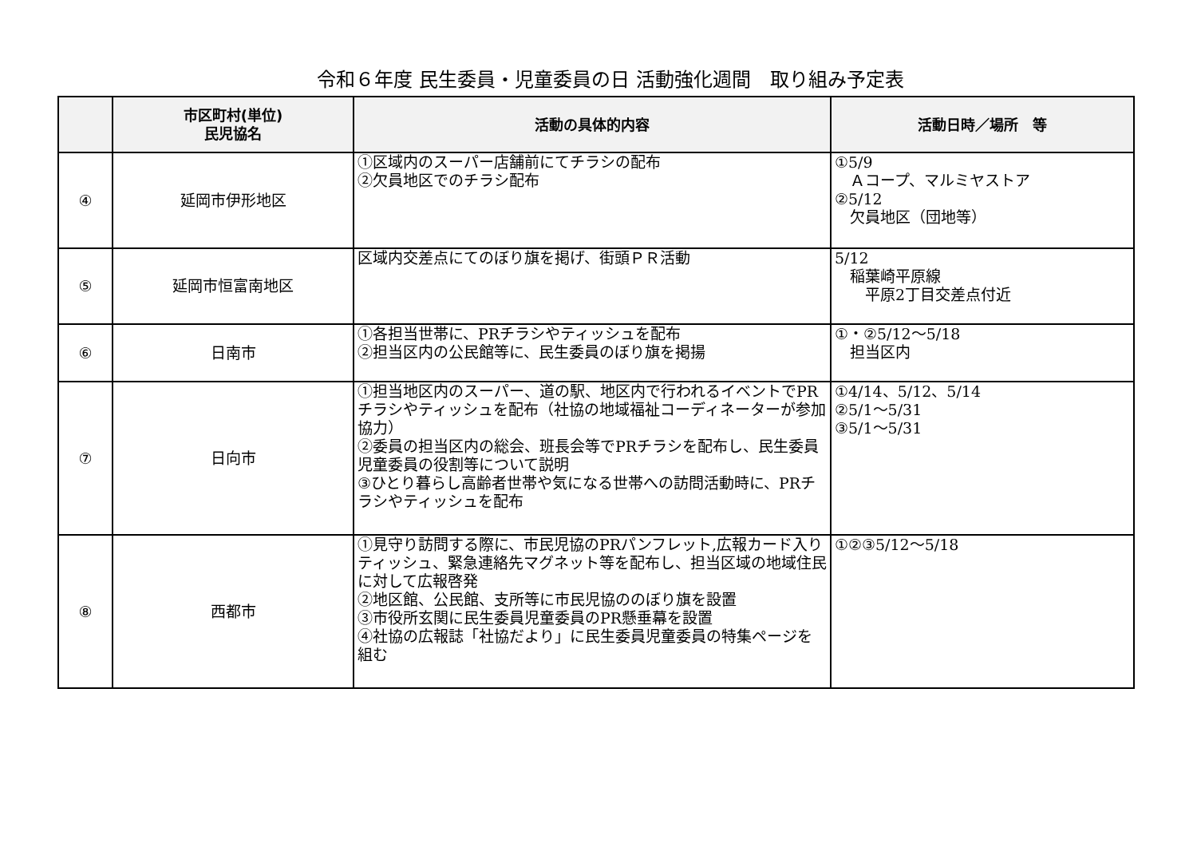令和６年度 民生委員・児童委員の日 活動強化週間　取り組み予定表
| | 市区町村(単位) 民児協名 | 活動の具体的内容 | 活動日時／場所 等 |
| --- | --- | --- | --- |
| ④ | 延岡市伊形地区 | ①区域内のスーパー店舗前にてチラシの配布 ②欠員地区でのチラシ配布 | ①5/9 Ａコープ、マルミヤストア ②5/12 欠員地区（団地等） |
| ⑤ | 延岡市恒富南地区 | 区域内交差点にてのぼり旗を掲げ、街頭ＰＲ活動 | 5/12 稲葉崎平原線 平原2丁目交差点付近 |
| ⑥ | 日南市 | ①各担当世帯に、PRチラシやティッシュを配布 ②担当区内の公民館等に、民生委員のぼり旗を掲揚 | ①・②5/12～5/18 担当区内 |
| ⑦ | 日向市 | ①担当地区内のスーパー、道の駅、地区内で行われるイベントでPRチラシやティッシュを配布（社協の地域福祉コーディネーターが参加協力） ②委員の担当区内の総会、班長会等でPRチラシを配布し、民生委員児童委員の役割等について説明 ③ひとり暮らし高齢者世帯や気になる世帯への訪問活動時に、PRチラシやティッシュを配布 | ①4/14、5/12、5/14 ②5/1～5/31 ③5/1～5/31 |
| ⑧ | 西都市 | ①見守り訪問する際に、市民児協のPRパンフレット,広報カード入りティッシュ、緊急連絡先マグネット等を配布し、担当区域の地域住民に対して広報啓発 ②地区館、公民館、支所等に市民児協ののぼり旗を設置 ③市役所玄関に民生委員児童委員のPR懸垂幕を設置 ④社協の広報誌「社協だより」に民生委員児童委員の特集ページを組む | ①②③5/12～5/18 |